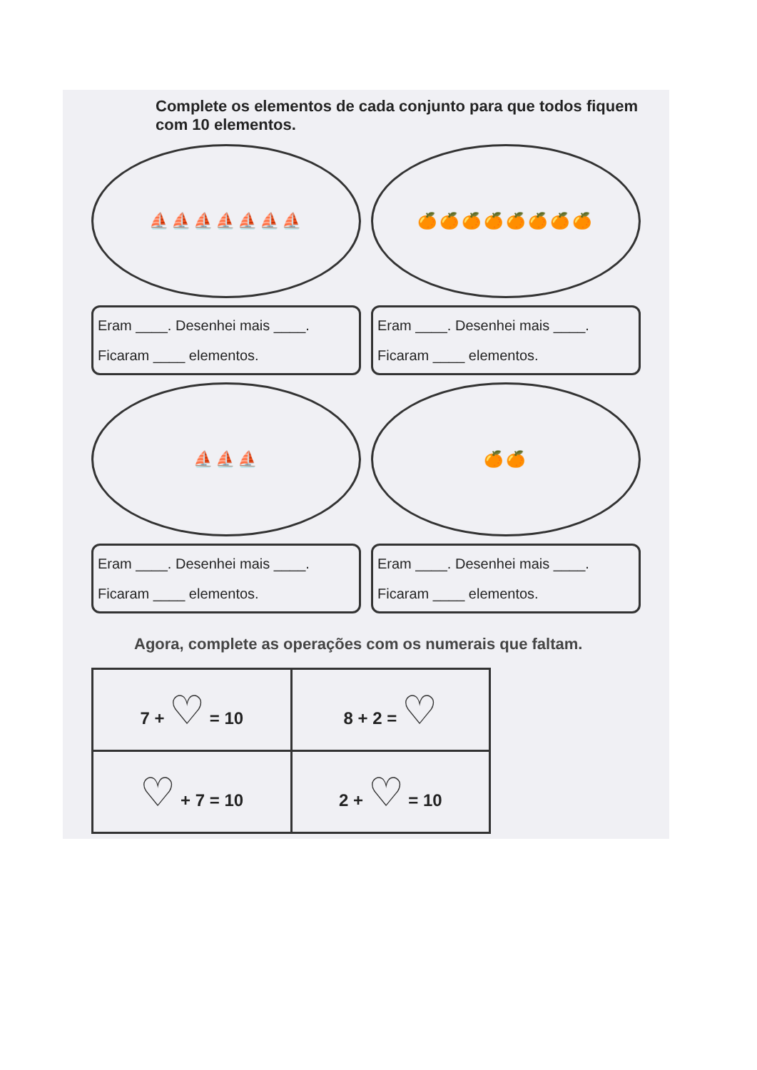Complete os elementos de cada conjunto para que todos fiquem com 10 elementos.
⛵⛵⛵⛵⛵⛵⛵
🍊🍊🍊🍊🍊🍊🍊🍊
Eram ____. Desenhei mais ____.
Ficaram ____ elementos.
Eram ____. Desenhei mais ____.
Ficaram ____ elementos.
⛵⛵⛵
🍊🍊
Eram ____. Desenhei mais ____.
Ficaram ____ elementos.
Eram ____. Desenhei mais ____.
Ficaram ____ elementos.
Agora, complete as operações com os numerais que faltam.
| 7 + ♡ = 10 | 8 + 2 = ♡ |
| ♡ + 7 = 10 | 2 + ♡ = 10 |